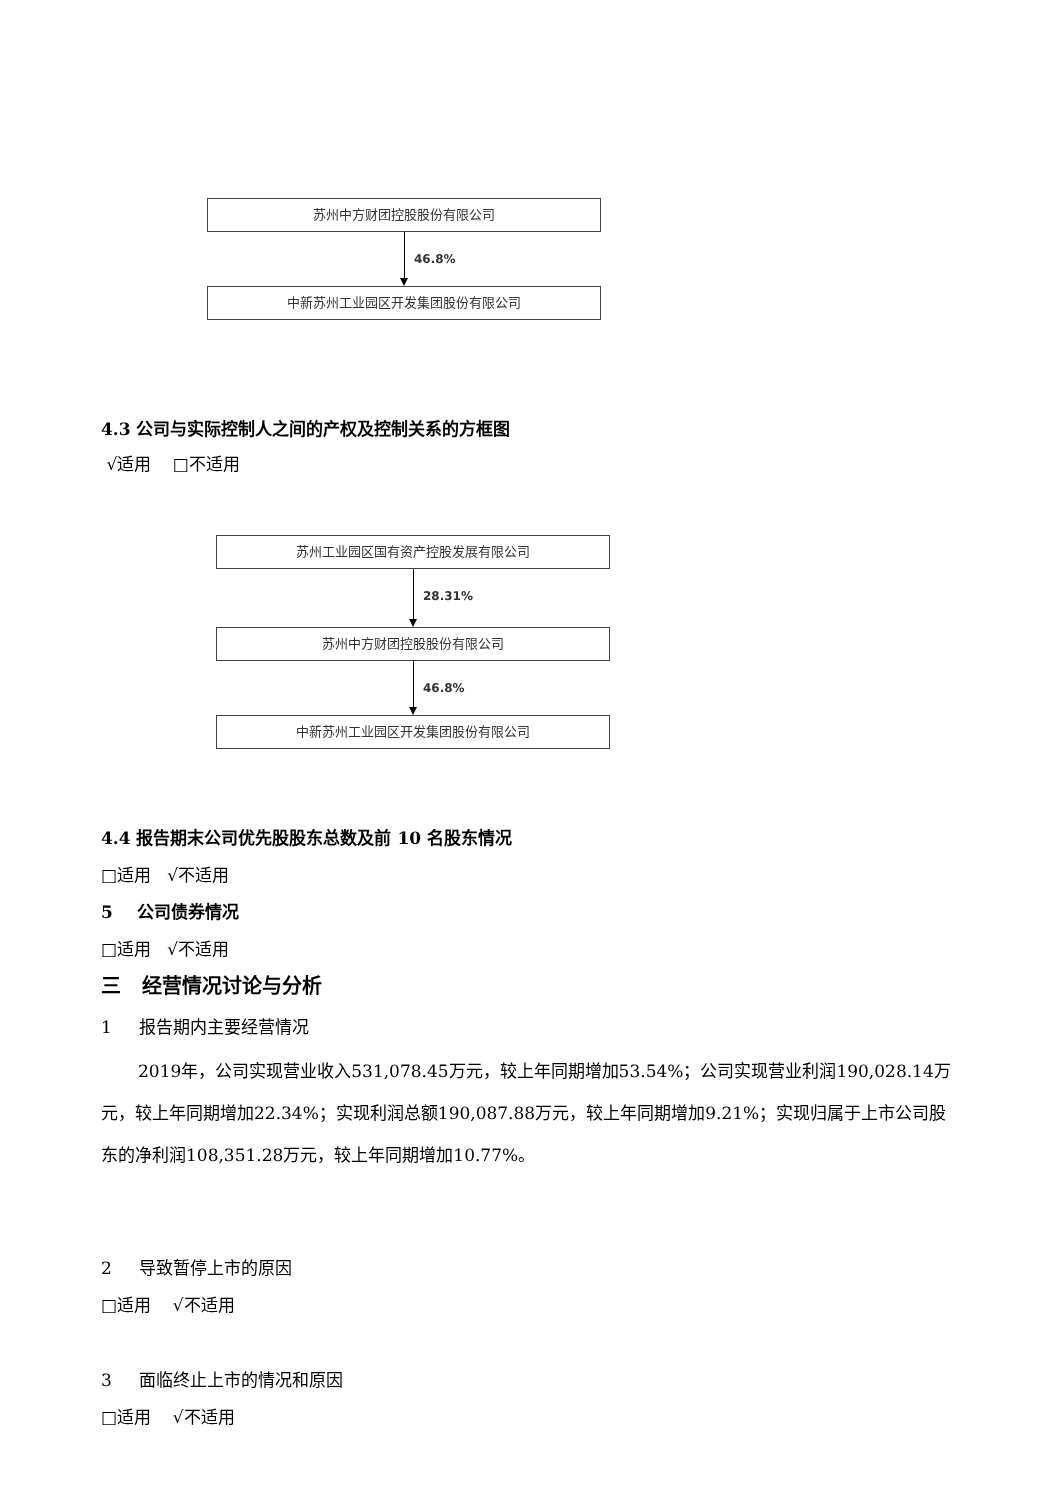苏州中方财团控股股份有限公司
46.8%
中新苏州工业园区开发集团股份有限公司
4.3 公司与实际控制人之间的产权及控制关系的方框图
√适用 □不适用
苏州工业园区国有资产控股发展有限公司
28.31%
苏州中方财团控股股份有限公司
46.8%
中新苏州工业园区开发集团股份有限公司
4.4 报告期末公司优先股股东总数及前 10 名股东情况
□适用 √不适用
5 公司债券情况
□适用 √不适用
三 经营情况讨论与分析
1 报告期内主要经营情况
2019年，公司实现营业收入531,078.45万元，较上年同期增加53.54%；公司实现营业利润190,028.14万元，较上年同期增加22.34%；实现利润总额190,087.88万元，较上年同期增加9.21%；实现归属于上市公司股东的净利润108,351.28万元，较上年同期增加10.77%。
2 导致暂停上市的原因
□适用 √不适用
3 面临终止上市的情况和原因
□适用 √不适用